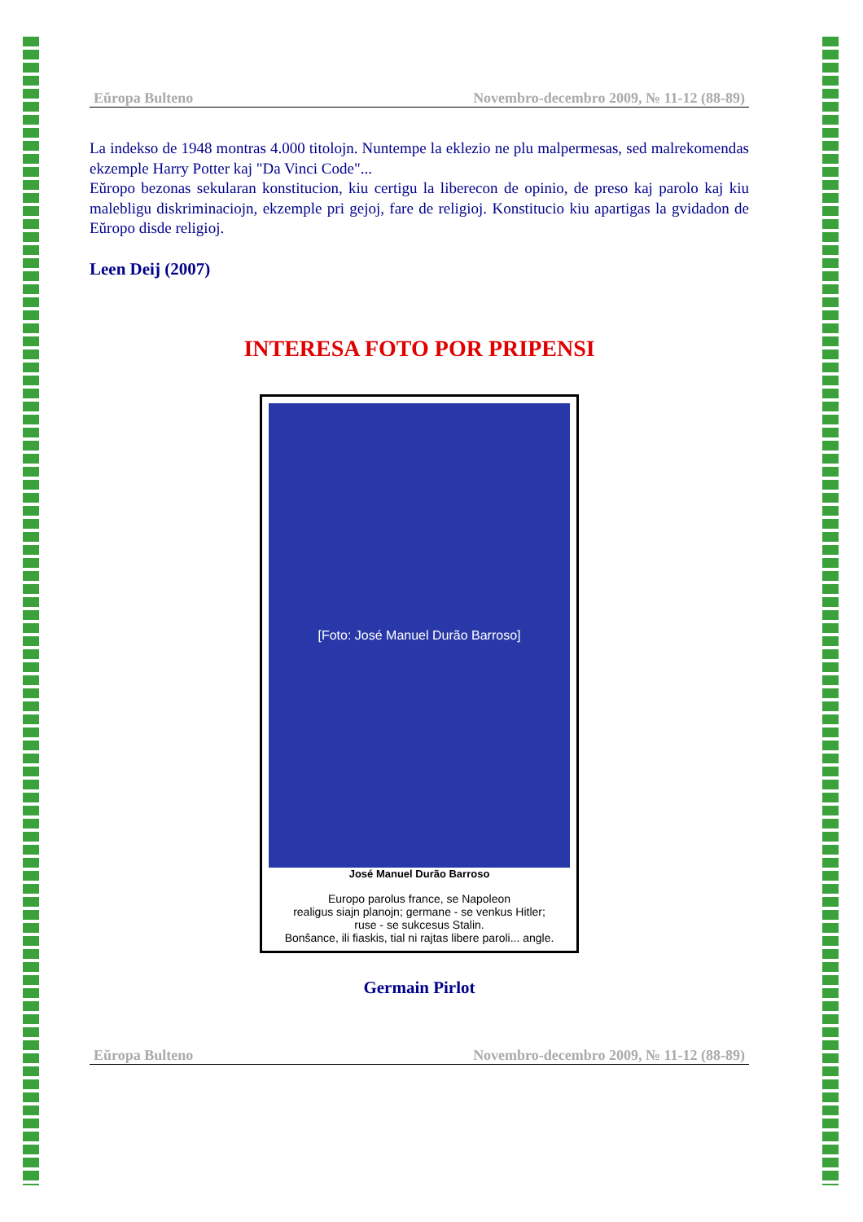Eŭropa Bulteno Novembro-decembro 2009, № 11-12 (88-89)
La indekso de 1948 montras 4.000 titolojn. Nuntempe la eklezio ne plu malpermesas, sed malrekomendas ekzemple Harry Potter kaj "Da Vinci Code"...
Eŭropo bezonas sekularan konstitucion, kiu certigu la liberecon de opinio, de preso kaj parolo kaj kiu malebligu diskriminaciojn, ekzemple pri gejoj, fare de religioj. Konstitucio kiu apartigas la gvidadon de Eŭropo disde religioj.
Leen Deij (2007)
INTERESA FOTO POR PRIPENSI
[Foto: José Manuel Durão Barroso]
José Manuel Durão Barroso
Europo parolus france, se Napoleon
realigus siajn planojn; germane - se venkus Hitler;
ruse - se sukcesus Stalin.
Bonŝance, ili fiaskis, tial ni rajtas libere paroli... angle.
Germain Pirlot
Eŭropa Bulteno Novembro-decembro 2009, № 11-12 (88-89)